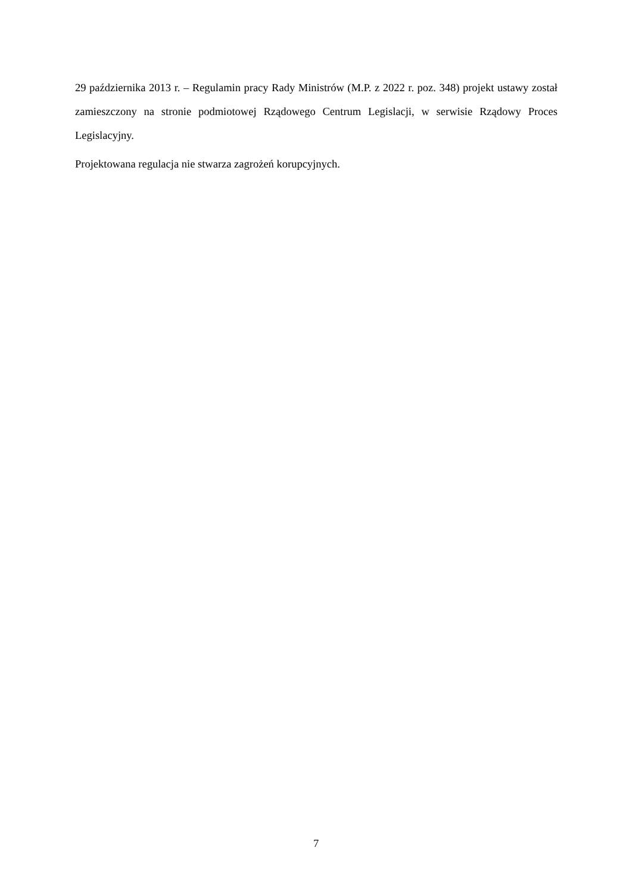29 października 2013 r. – Regulamin pracy Rady Ministrów (M.P. z 2022 r. poz. 348) projekt ustawy został zamieszczony na stronie podmiotowej Rządowego Centrum Legislacji, w serwisie Rządowy Proces Legislacyjny.
Projektowana regulacja nie stwarza zagrożeń korupcyjnych.
7